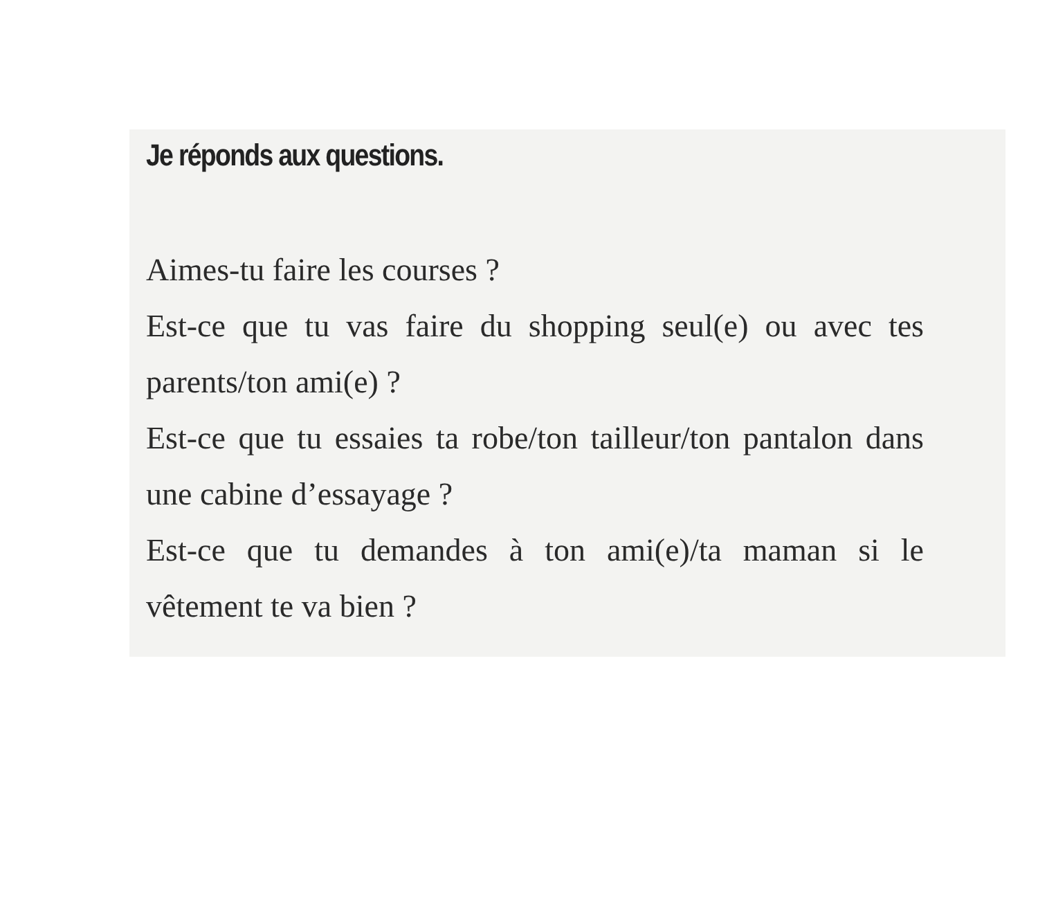Je réponds aux questions.
Aimes-tu faire les courses ?
Est-ce que tu vas faire du shopping seul(e) ou avec tes parents/ton ami(e) ?
Est-ce que tu essaies ta robe/ton tailleur/ton pantalon dans une cabine d’essayage ?
Est-ce que tu demandes à ton ami(e)/ta maman si le vêtement te va bien ?